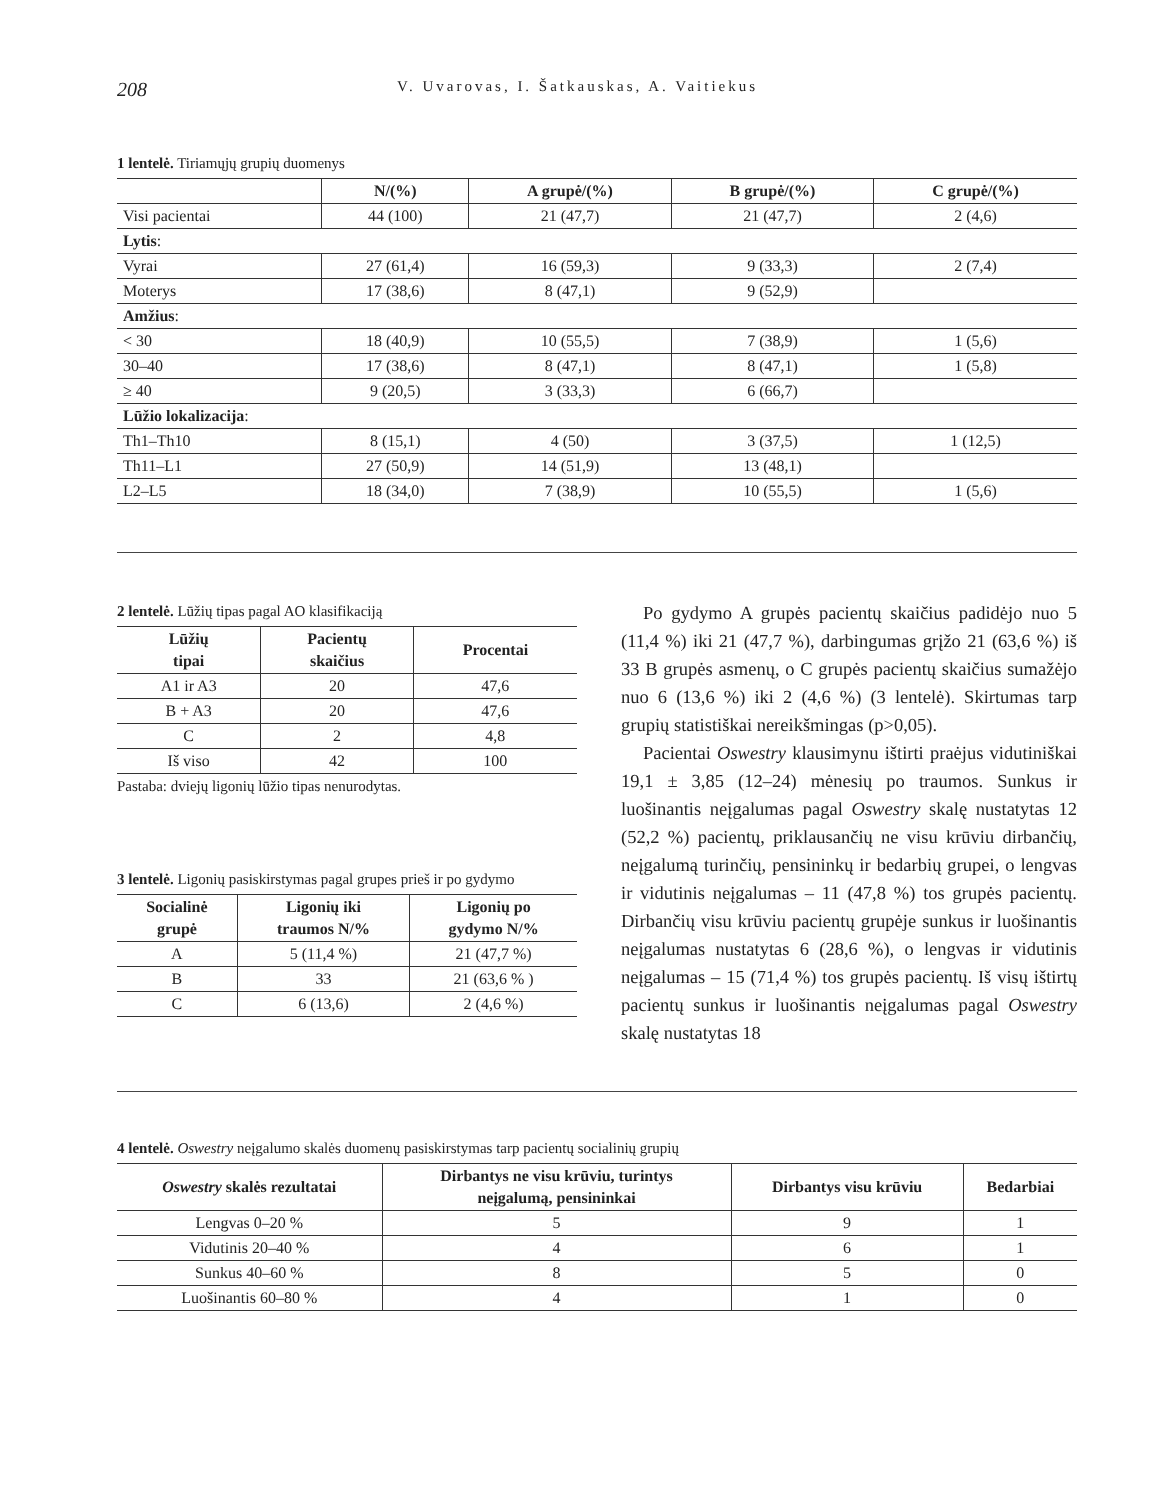208 V. Uvarovas, I. Šatkauskas, A. Vaitiekus
1 lentelė. Tiriamųjų grupių duomenys
| | N/(%) | A grupė/(%) | B grupė/(%) | C grupė/(%) |
| --- | --- | --- | --- | --- |
| Visi pacientai | 44 (100) | 21 (47,7) | 21 (47,7) | 2 (4,6) |
| Lytis : | | | | |
| Vyrai | 27 (61,4) | 16 (59,3) | 9 (33,3) | 2 (7,4) |
| Moterys | 17 (38,6) | 8 (47,1) | 9 (52,9) | |
| Amžius : | | | | |
| < 30 | 18 (40,9) | 10 (55,5) | 7 (38,9) | 1 (5,6) |
| 30–40 | 17 (38,6) | 8 (47,1) | 8 (47,1) | 1 (5,8) |
| ≥ 40 | 9 (20,5) | 3 (33,3) | 6 (66,7) | |
| Lūžio lokalizacija : | | | | |
| Th1–Th10 | 8 (15,1) | 4 (50) | 3 (37,5) | 1 (12,5) |
| Th11–L1 | 27 (50,9) | 14 (51,9) | 13 (48,1) | |
| L2–L5 | 18 (34,0) | 7 (38,9) | 10 (55,5) | 1 (5,6) |
2 lentelė. Lūžių tipas pagal AO klasifikaciją
| Lūžių tipai | Pacientų skaičius | Procentai |
| --- | --- | --- |
| A1 ir A3 | 20 | 47,6 |
| B + A3 | 20 | 47,6 |
| C | 2 | 4,8 |
| Iš viso | 42 | 100 |
Pastaba: dviejų ligonių lūžio tipas nenurodytas.
3 lentelė. Ligonių pasiskirstymas pagal grupes prieš ir po gydymo
| Socialinė grupė | Ligonių iki traumos N/% | Ligonių po gydymo N/% |
| --- | --- | --- |
| A | 5 (11,4 %) | 21 (47,7 %) |
| B | 33 | 21 (63,6 % ) |
| C | 6 (13,6) | 2 (4,6 %) |
Po gydymo A grupės pacientų skaičius padidėjo nuo 5 (11,4 %) iki 21 (47,7 %), darbingumas grįžo 21 (63,6 %) iš 33 B grupės asmenų, o C grupės pacientų skaičius sumažėjo nuo 6 (13,6 %) iki 2 (4,6 %) (3 lentelė). Skirtumas tarp grupių statistiškai nereikšmingas (p>0,05).
Pacientai Oswestry klausimynu ištirti praėjus vidutiniškai 19,1 ± 3,85 (12–24) mėnesių po traumos. Sunkus ir luošinantis neįgalumas pagal Oswestry skalę nustatytas 12 (52,2 %) pacientų, priklausančių ne visu krūviu dirbančių, neįgalumą turinčių, pensininkų ir bedarbių grupei, o lengvas ir vidutinis neįgalumas – 11 (47,8 %) tos grupės pacientų. Dirbančių visu krūviu pacientų grupėje sunkus ir luošinantis neįgalumas nustatytas 6 (28,6 %), o lengvas ir vidutinis neįgalumas – 15 (71,4 %) tos grupės pacientų. Iš visų ištirtų pacientų sunkus ir luošinantis neįgalumas pagal Oswestry skalę nustatytas 18
4 lentelė. Oswestry neįgalumo skalės duomenų pasiskirstymas tarp pacientų socialinių grupių
| Oswestry skalės rezultatai | Dirbantys ne visu krūviu, turintys neįgalumą, pensininkai | Dirbantys visu krūviu | Bedarbiai |
| --- | --- | --- | --- |
| Lengvas 0–20 % | 5 | 9 | 1 |
| Vidutinis 20–40 % | 4 | 6 | 1 |
| Sunkus 40–60 % | 8 | 5 | 0 |
| Luošinantis 60–80 % | 4 | 1 | 0 |